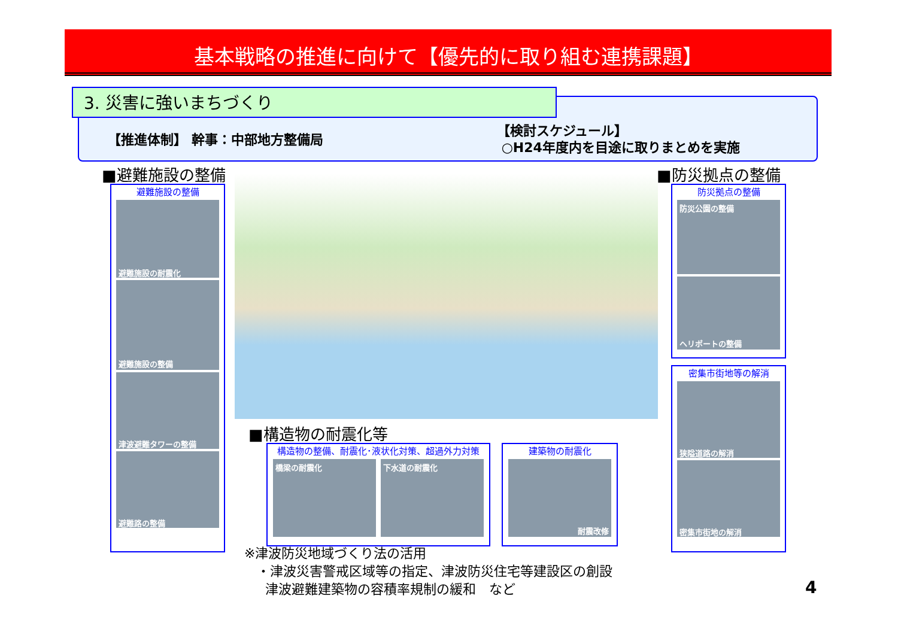基本戦略の推進に向けて【優先的に取り組む連携課題】
3. 災害に強いまちづくり
【推進体制】 幹事：中部地方整備局
【検討スケジュール】
○H24年度内を目途に取りまとめを実施
■避難施設の整備 ■防災拠点の整備
避難施設の整備
避難施設の耐震化
避難施設の整備
津波避難タワーの整備
避難路の整備
防災拠点の整備
防災公園の整備
ヘリポートの整備
密集市街地等の解消
狭隘道路の解消
密集市街地の解消
■構造物の耐震化等
構造物の整備、耐震化･液状化対策、超過外力対策
橋梁の耐震化 下水道の耐震化
建築物の耐震化
耐震改修
※津波防災地域づくり法の活用
・津波災害警戒区域等の指定、津波防災住宅等建設区の創設
津波避難建築物の容積率規制の緩和　など
4